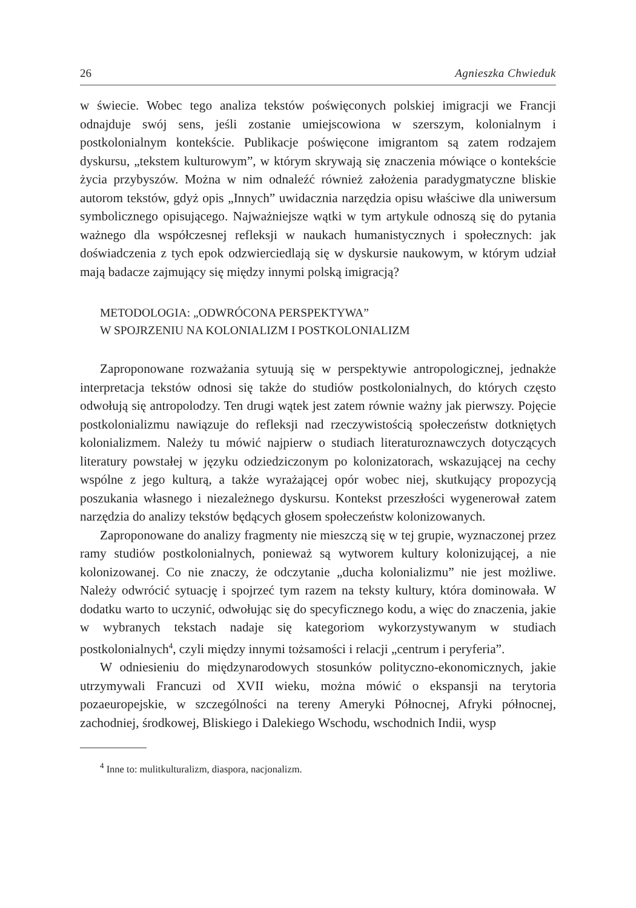26 Agnieszka Chwieduk
w świecie. Wobec tego analiza tekstów poświęconych polskiej imigracji we Francji odnajduje swój sens, jeśli zostanie umiejscowiona w szerszym, kolonialnym i postkolonialnym kontekście. Publikacje poświęcone imigrantom są zatem rodzajem dyskursu, „tekstem kulturowym”, w którym skrywają się znaczenia mówiące o kontekście życia przybyszów. Można w nim odnaleźć również założenia paradygmatyczne bliskie autorom tekstów, gdyż opis „Innych” uwidacznia narzędzia opisu właściwe dla uniwersum symbolicznego opisującego. Najważniejsze wątki w tym artykule odnoszą się do pytania ważnego dla współczesnej refleksji w naukach humanistycznych i społecznych: jak doświadczenia z tych epok odzwierciedlają się w dyskursie naukowym, w którym udział mają badacze zajmujący się między innymi polską imigracją?
METODOLOGIA: „ODWRÓCONA PERSPEKTYWA”
W SPOJRZENIU NA KOLONIALIZM I POSTKOLONIALIZM
Zaproponowane rozważania sytuują się w perspektywie antropologicznej, jednakże interpretacja tekstów odnosi się także do studiów postkolonialnych, do których często odwołują się antropolodzy. Ten drugi wątek jest zatem równie ważny jak pierwszy. Pojęcie postkolonializmu nawiązuje do refleksji nad rzeczywistością społeczeństw dotkniętych kolonializmem. Należy tu mówić najpierw o studiach literaturoznawczych dotyczących literatury powstałej w języku odziedziczonym po kolonizatorach, wskazującej na cechy wspólne z jego kulturą, a także wyrażającej opór wobec niej, skutkujący propozycją poszukania własnego i niezależnego dyskursu. Kontekst przeszłości wygenerował zatem narzędzia do analizy tekstów będących głosem społeczeństw kolonizowanych.
Zaproponowane do analizy fragmenty nie mieszczą się w tej grupie, wyznaczonej przez ramy studiów postkolonialnych, ponieważ są wytworem kultury kolonizującej, a nie kolonizowanej. Co nie znaczy, że odczytanie „ducha kolonializmu” nie jest możliwe. Należy odwrócić sytuację i spojrzeć tym razem na teksty kultury, która dominowała. W dodatku warto to uczynić, odwołując się do specyficznego kodu, a więc do znaczenia, jakie w wybranych tekstach nadaje się kategoriom wykorzystywanym w studiach postkolonialnych<sup>4</sup>, czyli między innymi tożsamości i relacji „centrum i peryferia”.
W odniesieniu do międzynarodowych stosunków polityczno-ekonomicznych, jakie utrzymywali Francuzi od XVII wieku, można mówić o ekspansji na terytoria pozaeuropejskie, w szczególności na tereny Ameryki Północnej, Afryki północnej, zachodniej, środkowej, Bliskiego i Dalekiego Wschodu, wschodnich Indii, wysp
<sup>4</sup> Inne to: mulitkulturalizm, diaspora, nacjonalizm.